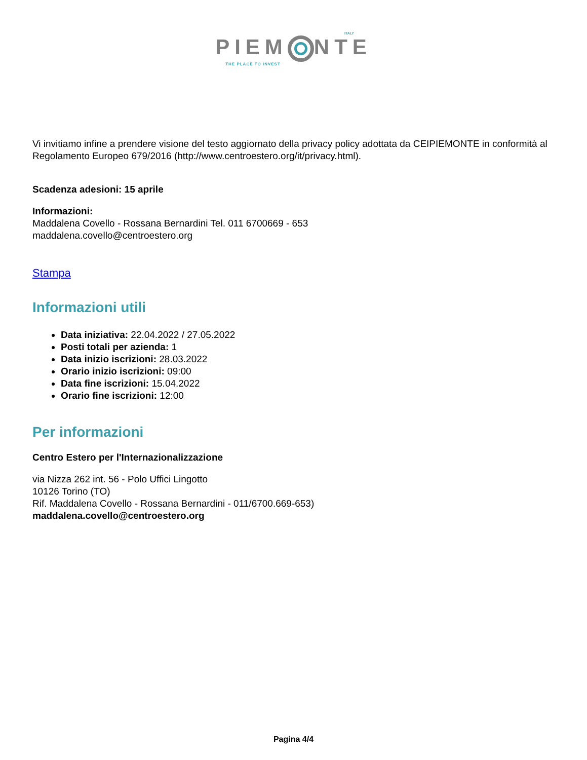ITALY
PIEM NTE
THE PLACE TO INVEST
Vi invitiamo infine a prendere visione del testo aggiornato della privacy policy adottata da CEIPIEMONTE in conformità al Regolamento Europeo 679/2016 (http://www.centroestero.org/it/privacy.html).
Scadenza adesioni: 15 aprile
Informazioni:
Maddalena Covello - Rossana Bernardini Tel. 011 6700669 - 653
maddalena.covello@centroestero.org
Stampa
Informazioni utili
Data iniziativa: 22.04.2022 / 27.05.2022
Posti totali per azienda: 1
Data inizio iscrizioni: 28.03.2022
Orario inizio iscrizioni: 09:00
Data fine iscrizioni: 15.04.2022
Orario fine iscrizioni: 12:00
Per informazioni
Centro Estero per l'Internazionalizzazione
via Nizza 262 int. 56 - Polo Uffici Lingotto
10126 Torino (TO)
Rif. Maddalena Covello - Rossana Bernardini - 011/6700.669-653)
maddalena.covello@centroestero.org
Pagina 4/4